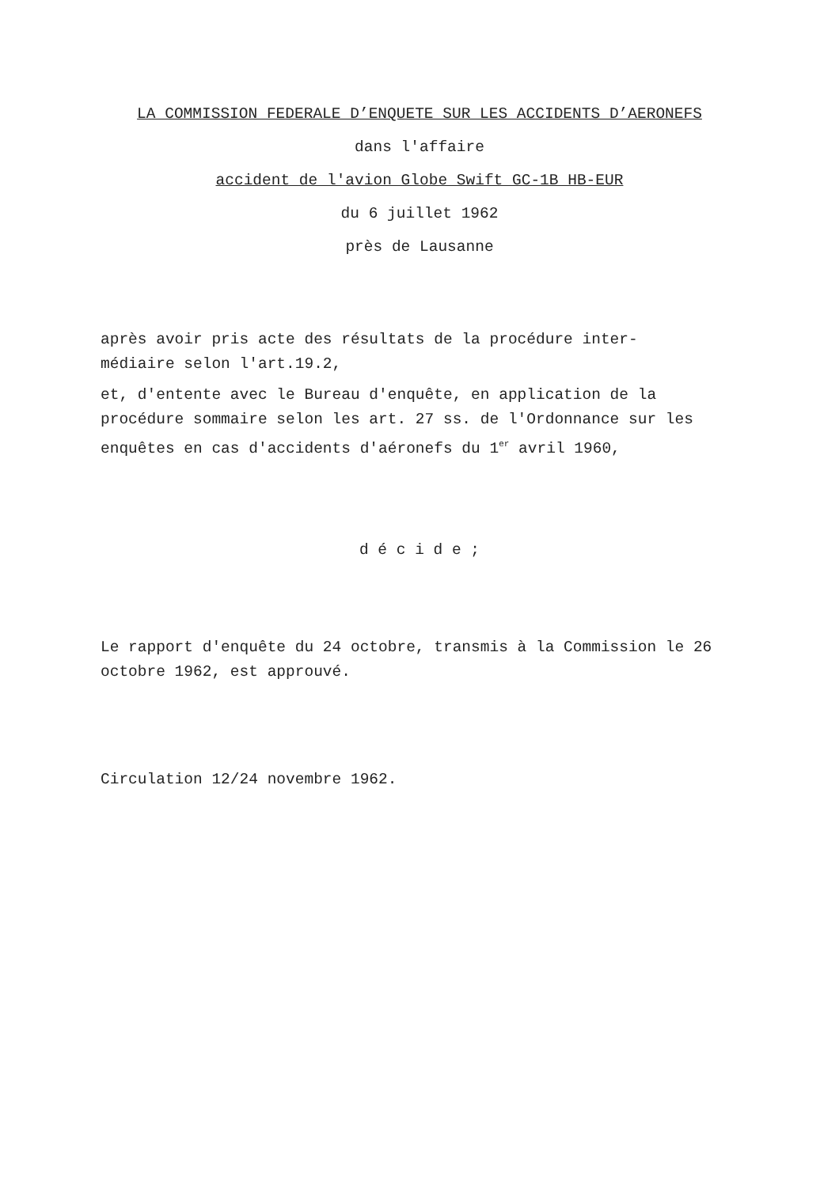LA COMMISSION FEDERALE D’ENQUETE SUR LES ACCIDENTS D’AERONEFS
dans l'affaire
accident de l'avion Globe Swift GC-1B HB-EUR
du 6 juillet 1962
près de Lausanne
après avoir pris acte des résultats de la procédure inter-
médiaire selon l'art.19.2,
et, d'entente avec le Bureau d'enquête, en application de la procédure sommaire selon les art. 27 ss. de l'Ordonnance sur les enquêtes en cas d'accidents d'aéronefs du 1<sup>er</sup> avril 1960,
d é c i d e ;
Le rapport d'enquête du 24 octobre, transmis à la Commission le 26 octobre 1962, est approuvé.
Circulation 12/24 novembre 1962.